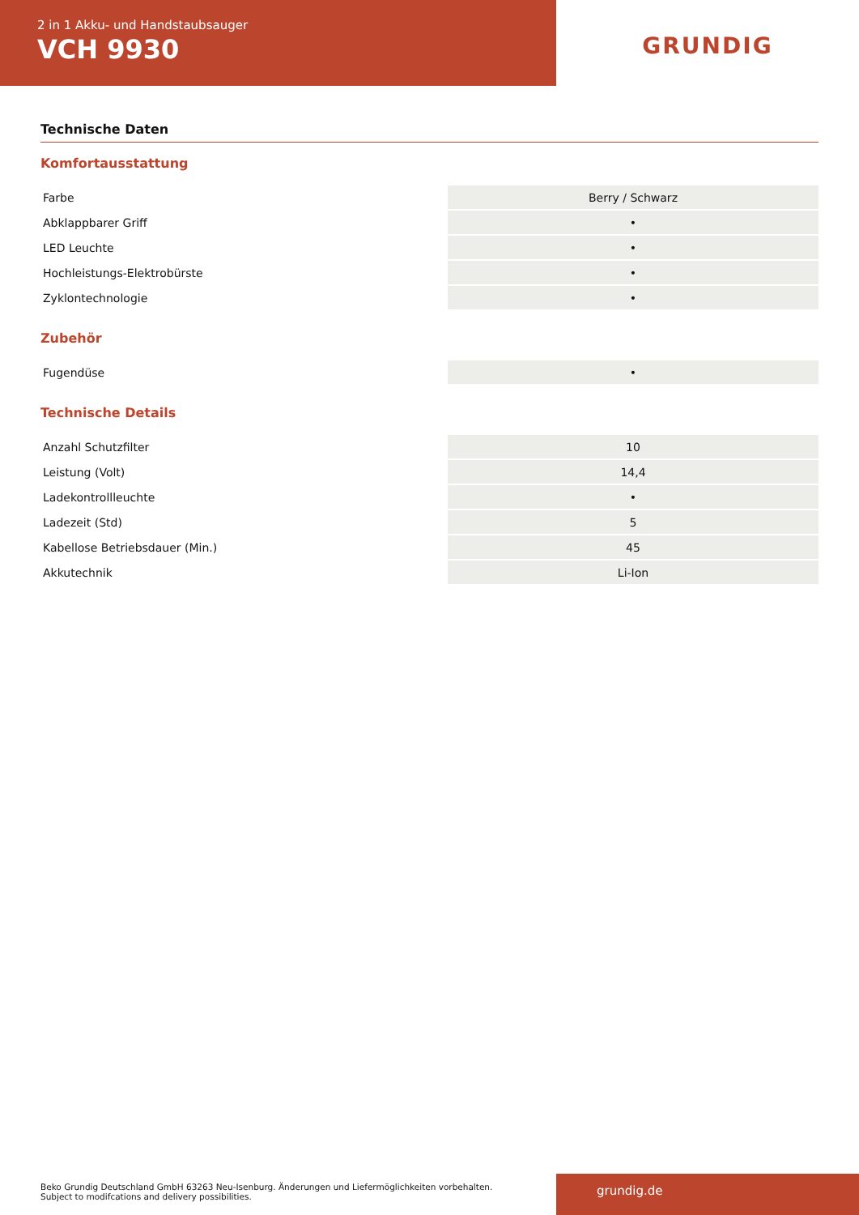2 in 1 Akku- und Handstaubsauger
VCH 9930
GRUNDIG
Technische Daten
Komfortausstattung
| Farbe | Berry / Schwarz |
| Abklappbarer Griff | • |
| LED Leuchte | • |
| Hochleistungs-Elektrobürste | • |
| Zyklontechnologie | • |
Zubehör
| Fugendüse | • |
Technische Details
| Anzahl Schutzfilter | 10 |
| Leistung (Volt) | 14,4 |
| Ladekontrollleuchte | • |
| Ladezeit (Std) | 5 |
| Kabellose Betriebsdauer (Min.) | 45 |
| Akkutechnik | Li-Ion |
Beko Grundig Deutschland GmbH 63263 Neu-Isenburg. Änderungen und Liefermöglichkeiten vorbehalten.
Subject to modifcations and delivery possibilities.
grundig.de